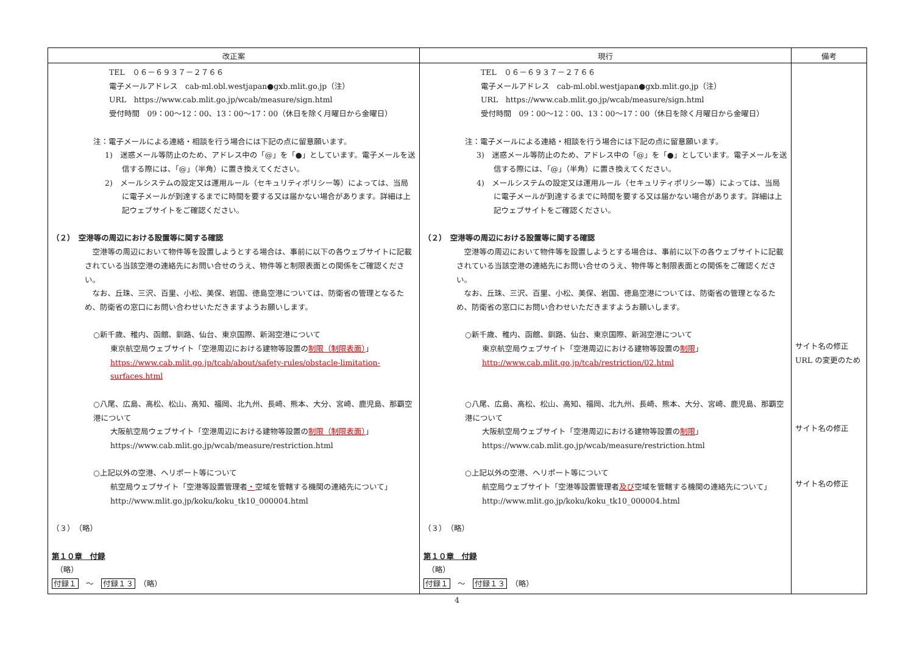| 改正案 | 現行 | 備考 |
| --- | --- | --- |
| TEL ０６－６９３７－２７６６ 電子メールアドレス cab-ml.obl.westjapan●gxb.mlit.go.jp（注） URL https://www.cab.mlit.go.jp/wcab/measure/sign.html 受付時間 09：00～12：00、13：00～17：00（休日を除く月曜日から金曜日） 注：電子メールによる連絡・相談を行う場合には下記の点に留意願います。 1) 迷惑メール等防止のため、アドレス中の「@」を「●」としています。電子メールを送信する際には、「@」（半角）に置き換えてください。 2) メールシステムの設定又は運用ルール（セキュリティポリシー等）によっては、当局に電子メールが到達するまでに時間を要する又は届かない場合があります。詳細は上記ウェブサイトをご確認ください。 （２） 空港等の周辺における設置等に関する確認 空港等の周辺において物件等を設置しようとする場合は、事前に以下の各ウェブサイトに記載されている当該空港の連絡先にお問い合せのうえ、物件等と制限表面との関係をご確認ください。 なお、丘珠、三沢、百里、小松、美保、岩国、徳島空港については、防衛省の管理となるため、防衛省の窓口にお問い合わせいただきますようお願いします。 ○新千歳、稚内、函館、釧路、仙台、東京国際、新潟空港について 東京航空局ウェブサイト「空港周辺における建物等設置の 制限（制限表面） 」 https://www.cab.mlit.go.jp/tcab/about/safety-rules/obstacle-limitation-surfaces.html ○八尾、広島、高松、松山、高知、福岡、北九州、長崎、熊本、大分、宮崎、鹿児島、那覇空港について 大阪航空局ウェブサイト「空港周辺における建物等設置の 制限（制限表面） 」 https://www.cab.mlit.go.jp/wcab/measure/restriction.html ○上記以外の空港、ヘリポート等について 航空局ウェブサイト「空港等設置管理者 ・ 空域を管轄する機関の連絡先について」 http://www.mlit.go.jp/koku/koku_tk10_000004.html （３） （略） 第１０章 付録 （略） 付録１ ～ 付録１３ （略） | TEL ０６－６９３７－２７６６ 電子メールアドレス cab-ml.obl.westjapan●gxb.mlit.go.jp（注） URL https://www.cab.mlit.go.jp/wcab/measure/sign.html 受付時間 09：00～12：00、13：00～17：00（休日を除く月曜日から金曜日） 注：電子メールによる連絡・相談を行う場合には下記の点に留意願います。 3) 迷惑メール等防止のため、アドレス中の「@」を「●」としています。電子メールを送信する際には、「@」（半角）に置き換えてください。 4) メールシステムの設定又は運用ルール（セキュリティポリシー等）によっては、当局に電子メールが到達するまでに時間を要する又は届かない場合があります。詳細は上記ウェブサイトをご確認ください。 （２） 空港等の周辺における設置等に関する確認 空港等の周辺において物件等を設置しようとする場合は、事前に以下の各ウェブサイトに記載されている当該空港の連絡先にお問い合せのうえ、物件等と制限表面との関係をご確認ください。 なお、丘珠、三沢、百里、小松、美保、岩国、徳島空港については、防衛省の管理となるため、防衛省の窓口にお問い合わせいただきますようお願いします。 ○新千歳、稚内、函館、釧路、仙台、東京国際、新潟空港について 東京航空局ウェブサイト「空港周辺における建物等設置の 制限 」 http://www.cab.mlit.go.jp/tcab/restriction/02.html ○八尾、広島、高松、松山、高知、福岡、北九州、長崎、熊本、大分、宮崎、鹿児島、那覇空港について 大阪航空局ウェブサイト「空港周辺における建物等設置の 制限 」 https://www.cab.mlit.go.jp/wcab/measure/restriction.html ○上記以外の空港、ヘリポート等について 航空局ウェブサイト「空港等設置管理者 及び 空域を管轄する機関の連絡先について」 http://www.mlit.go.jp/koku/koku_tk10_000004.html （３） （略） 第１０章 付録 （略） 付録１ ～ 付録１３ （略） | サイト名の修正 URL の変更のため サイト名の修正 サイト名の修正 |
4